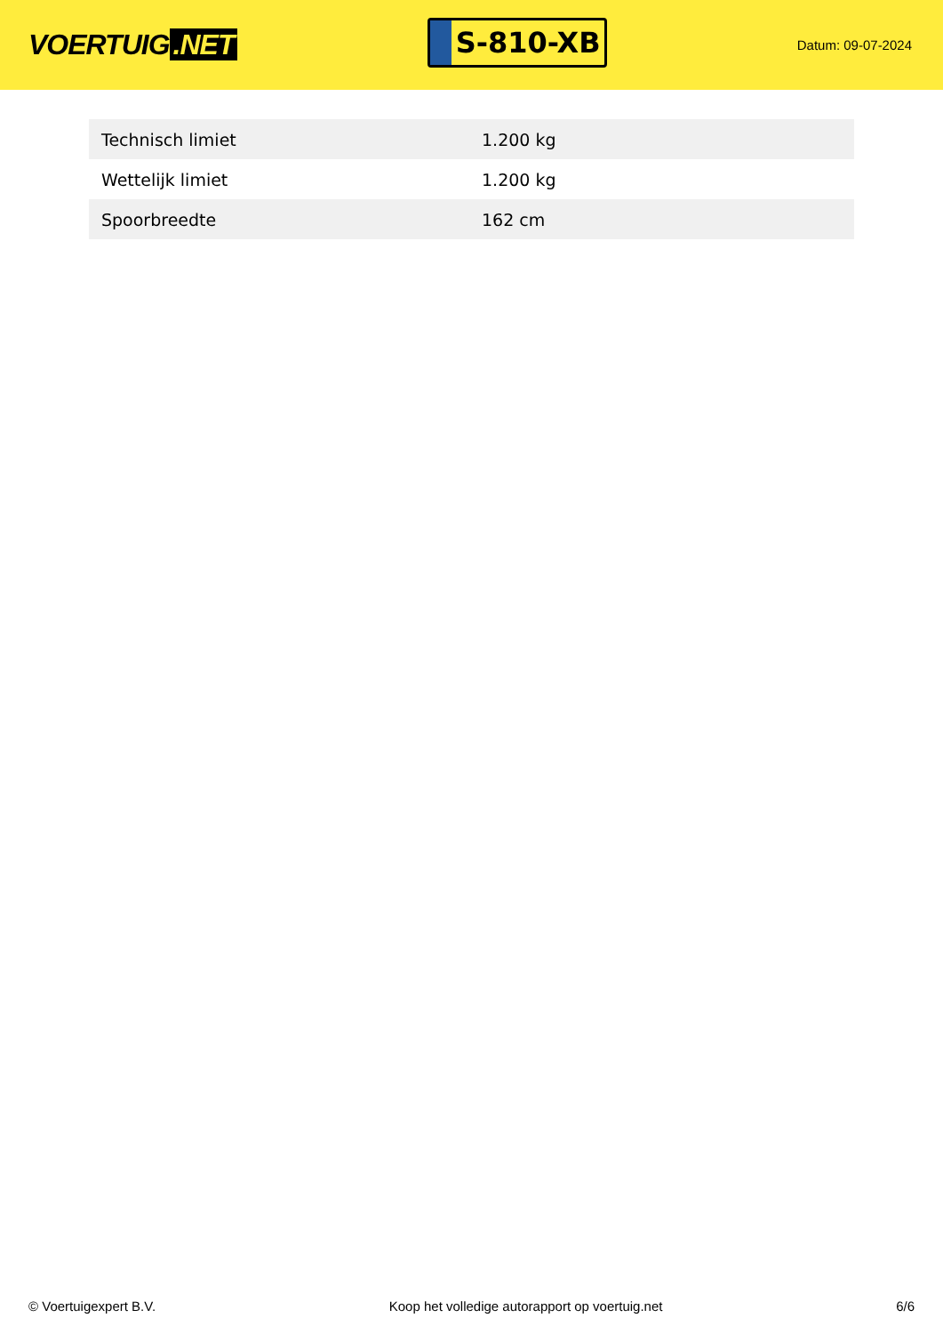VOERTUIG.NET
S-810-XB
Datum: 09-07-2024
| Technisch limiet | 1.200 kg |
| Wettelijk limiet | 1.200 kg |
| Spoorbreedte | 162 cm |
© Voertuigexpert B.V. Koop het volledige autorapport op voertuig.net 6/6